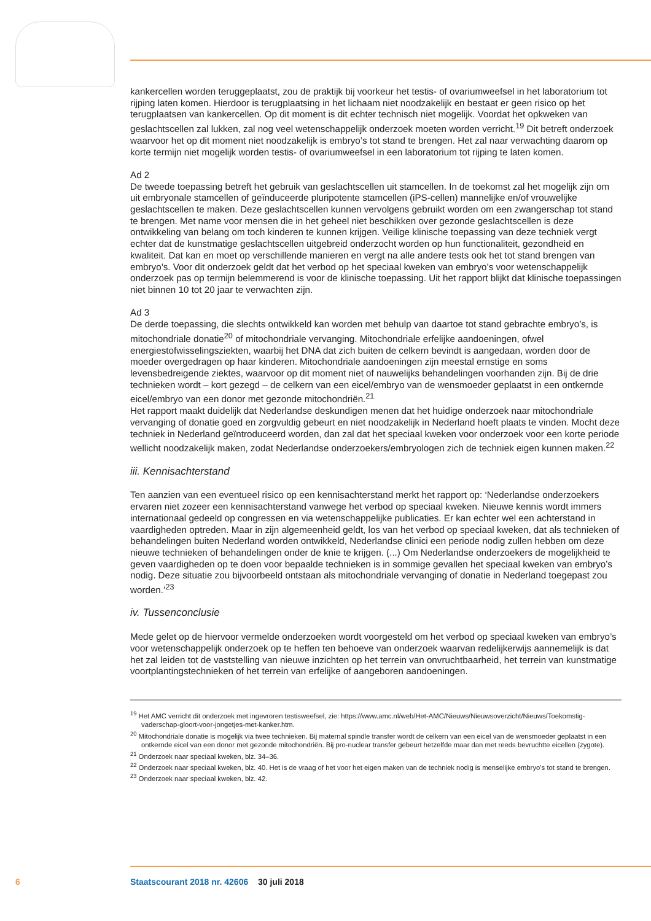kankercellen worden teruggeplaatst, zou de praktijk bij voorkeur het testis- of ovariumweefsel in het laboratorium tot rijping laten komen. Hierdoor is terugplaatsing in het lichaam niet noodzakelijk en bestaat er geen risico op het terugplaatsen van kankercellen. Op dit moment is dit echter technisch niet mogelijk. Voordat het opkweken van geslachtscellen zal lukken, zal nog veel wetenschappelijk onderzoek moeten worden verricht.<sup>19</sup> Dit betreft onderzoek waarvoor het op dit moment niet noodzakelijk is embryo’s tot stand te brengen. Het zal naar verwachting daarom op korte termijn niet mogelijk worden testis- of ovariumweefsel in een laboratorium tot rijping te laten komen.
Ad 2
De tweede toepassing betreft het gebruik van geslachtscellen uit stamcellen. In de toekomst zal het mogelijk zijn om uit embryonale stamcellen of geïnduceerde pluripotente stamcellen (iPS-cellen) mannelijke en/of vrouwelijke geslachtscellen te maken. Deze geslachtscellen kunnen vervolgens gebruikt worden om een zwangerschap tot stand te brengen. Met name voor mensen die in het geheel niet beschikken over gezonde geslachtscellen is deze ontwikkeling van belang om toch kinderen te kunnen krijgen. Veilige klinische toepassing van deze techniek vergt echter dat de kunstmatige geslachtscellen uitgebreid onderzocht worden op hun functionaliteit, gezondheid en kwaliteit. Dat kan en moet op verschillende manieren en vergt na alle andere tests ook het tot stand brengen van embryo’s. Voor dit onderzoek geldt dat het verbod op het speciaal kweken van embryo’s voor wetenschappelijk onderzoek pas op termijn belemmerend is voor de klinische toepassing. Uit het rapport blijkt dat klinische toepassingen niet binnen 10 tot 20 jaar te verwachten zijn.
Ad 3
De derde toepassing, die slechts ontwikkeld kan worden met behulp van daartoe tot stand gebrachte embryo’s, is mitochondriale donatie<sup>20</sup> of mitochondriale vervanging. Mitochondriale erfelijke aandoeningen, ofwel energiestofwisselingsziekten, waarbij het DNA dat zich buiten de celkern bevindt is aangedaan, worden door de moeder overgedragen op haar kinderen. Mitochondriale aandoeningen zijn meestal ernstige en soms levensbedreigende ziektes, waarvoor op dit moment niet of nauwelijks behandelingen voorhanden zijn. Bij de drie technieken wordt – kort gezegd – de celkern van een eicel/embryo van de wensmoeder geplaatst in een ontkernde eicel/embryo van een donor met gezonde mitochondriën.<sup>21</sup>
Het rapport maakt duidelijk dat Nederlandse deskundigen menen dat het huidige onderzoek naar mitochondriale vervanging of donatie goed en zorgvuldig gebeurt en niet noodzakelijk in Nederland hoeft plaats te vinden. Mocht deze techniek in Nederland geïntroduceerd worden, dan zal dat het speciaal kweken voor onderzoek voor een korte periode wellicht noodzakelijk maken, zodat Nederlandse onderzoekers/embryologen zich de techniek eigen kunnen maken.<sup>22</sup>
iii. Kennisachterstand
Ten aanzien van een eventueel risico op een kennisachterstand merkt het rapport op: ‘Nederlandse onderzoekers ervaren niet zozeer een kennisachterstand vanwege het verbod op speciaal kweken. Nieuwe kennis wordt immers internationaal gedeeld op congressen en via wetenschappelijke publicaties. Er kan echter wel een achterstand in vaardigheden optreden. Maar in zijn algemeenheid geldt, los van het verbod op speciaal kweken, dat als technieken of behandelingen buiten Nederland worden ontwikkeld, Nederlandse clinici een periode nodig zullen hebben om deze nieuwe technieken of behandelingen onder de knie te krijgen. (...) Om Nederlandse onderzoekers de mogelijkheid te geven vaardigheden op te doen voor bepaalde technieken is in sommige gevallen het speciaal kweken van embryo’s nodig. Deze situatie zou bijvoorbeeld ontstaan als mitochondriale vervanging of donatie in Nederland toegepast zou worden.’<sup>23</sup>
iv. Tussenconclusie
Mede gelet op de hiervoor vermelde onderzoeken wordt voorgesteld om het verbod op speciaal kweken van embryo’s voor wetenschappelijk onderzoek op te heffen ten behoeve van onderzoek waarvan redelijkerwijs aannemelijk is dat het zal leiden tot de vaststelling van nieuwe inzichten op het terrein van onvruchtbaarheid, het terrein van kunstmatige voortplantingstechnieken of het terrein van erfelijke of aangeboren aandoeningen.
<sup>19</sup> Het AMC verricht dit onderzoek met ingevroren testisweefsel, zie: https://www.amc.nl/web/Het-AMC/Nieuws/Nieuwsoverzicht/Nieuws/Toekomstig-vaderschap-gloort-voor-jongetjes-met-kanker.htm.
<sup>20</sup> Mitochondriale donatie is mogelijk via twee technieken. Bij maternal spindle transfer wordt de celkern van een eicel van de wensmoeder geplaatst in een ontkernde eicel van een donor met gezonde mitochondriën. Bij pro-nuclear transfer gebeurt hetzelfde maar dan met reeds bevruchtte eicellen (zygote).
<sup>21</sup> Onderzoek naar speciaal kweken, blz. 34–36.
<sup>22</sup> Onderzoek naar speciaal kweken, blz. 40. Het is de vraag of het voor het eigen maken van de techniek nodig is menselijke embryo’s tot stand te brengen.
<sup>23</sup> Onderzoek naar speciaal kweken, blz. 42.
6 Staatscourant 2018 nr. 42606 30 juli 2018